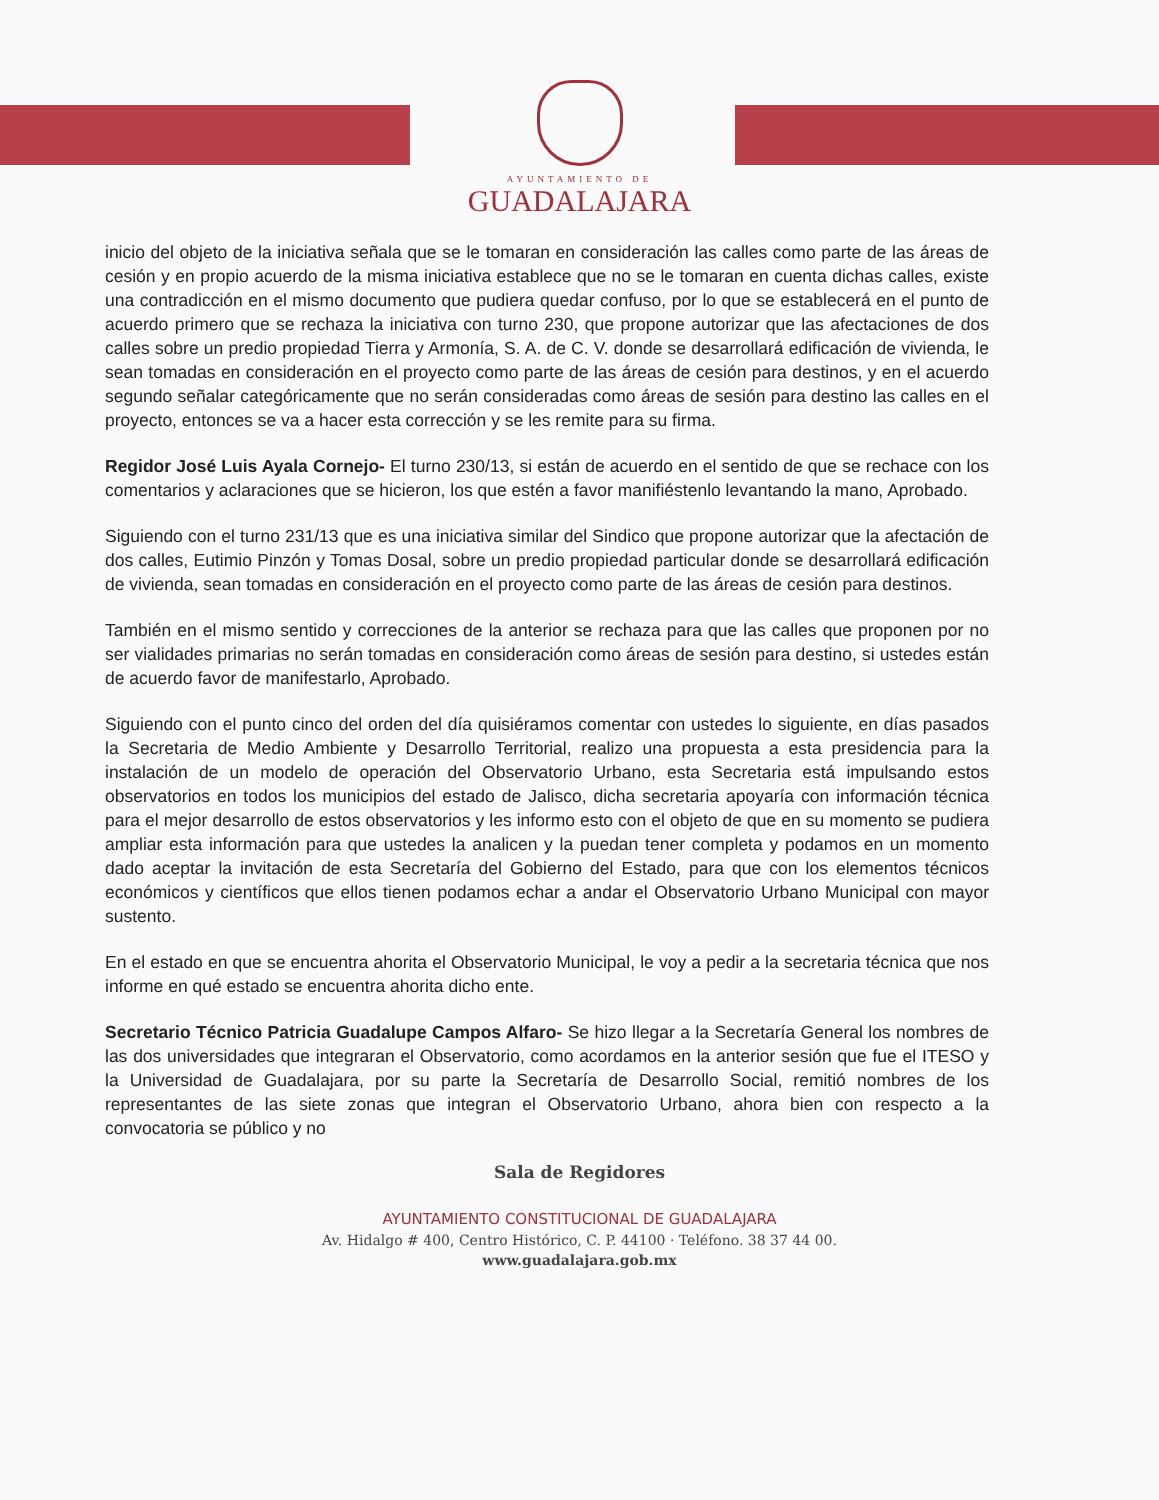AYUNTAMIENTO DE
GUADALAJARA
inicio del objeto de la iniciativa señala que se le tomaran en consideración las calles como parte de las áreas de cesión y en propio acuerdo de la misma iniciativa establece que no se le tomaran en cuenta dichas calles, existe una contradicción en el mismo documento que pudiera quedar confuso, por lo que se establecerá en el punto de acuerdo primero que se rechaza la iniciativa con turno 230, que propone autorizar que las afectaciones de dos calles sobre un predio propiedad Tierra y Armonía, S. A. de C. V. donde se desarrollará edificación de vivienda, le sean tomadas en consideración en el proyecto como parte de las áreas de cesión para destinos, y en el acuerdo segundo señalar categóricamente que no serán consideradas como áreas de sesión para destino las calles en el proyecto, entonces se va a hacer esta corrección y se les remite para su firma.
Regidor José Luis Ayala Cornejo- El turno 230/13, si están de acuerdo en el sentido de que se rechace con los comentarios y aclaraciones que se hicieron, los que estén a favor manifiéstenlo levantando la mano, Aprobado.
Siguiendo con el turno 231/13 que es una iniciativa similar del Sindico que propone autorizar que la afectación de dos calles, Eutimio Pinzón y Tomas Dosal, sobre un predio propiedad particular donde se desarrollará edificación de vivienda, sean tomadas en consideración en el proyecto como parte de las áreas de cesión para destinos.
También en el mismo sentido y correcciones de la anterior se rechaza para que las calles que proponen por no ser vialidades primarias no serán tomadas en consideración como áreas de sesión para destino, si ustedes están de acuerdo favor de manifestarlo, Aprobado.
Siguiendo con el punto cinco del orden del día quisiéramos comentar con ustedes lo siguiente, en días pasados la Secretaria de Medio Ambiente y Desarrollo Territorial, realizo una propuesta a esta presidencia para la instalación de un modelo de operación del Observatorio Urbano, esta Secretaria está impulsando estos observatorios en todos los municipios del estado de Jalisco, dicha secretaria apoyaría con información técnica para el mejor desarrollo de estos observatorios y les informo esto con el objeto de que en su momento se pudiera ampliar esta información para que ustedes la analicen y la puedan tener completa y podamos en un momento dado aceptar la invitación de esta Secretaría del Gobierno del Estado, para que con los elementos técnicos económicos y científicos que ellos tienen podamos echar a andar el Observatorio Urbano Municipal con mayor sustento.
En el estado en que se encuentra ahorita el Observatorio Municipal, le voy a pedir a la secretaria técnica que nos informe en qué estado se encuentra ahorita dicho ente.
Secretario Técnico Patricia Guadalupe Campos Alfaro- Se hizo llegar a la Secretaría General los nombres de las dos universidades que integraran el Observatorio, como acordamos en la anterior sesión que fue el ITESO y la Universidad de Guadalajara, por su parte la Secretaría de Desarrollo Social, remitió nombres de los representantes de las siete zonas que integran el Observatorio Urbano, ahora bien con respecto a la convocatoria se público y no
Sala de Regidores
AYUNTAMIENTO CONSTITUCIONAL DE GUADALAJARA
Av. Hidalgo # 400, Centro Histórico, C. P. 44100 · Teléfono. 38 37 44 00.
www.guadalajara.gob.mx